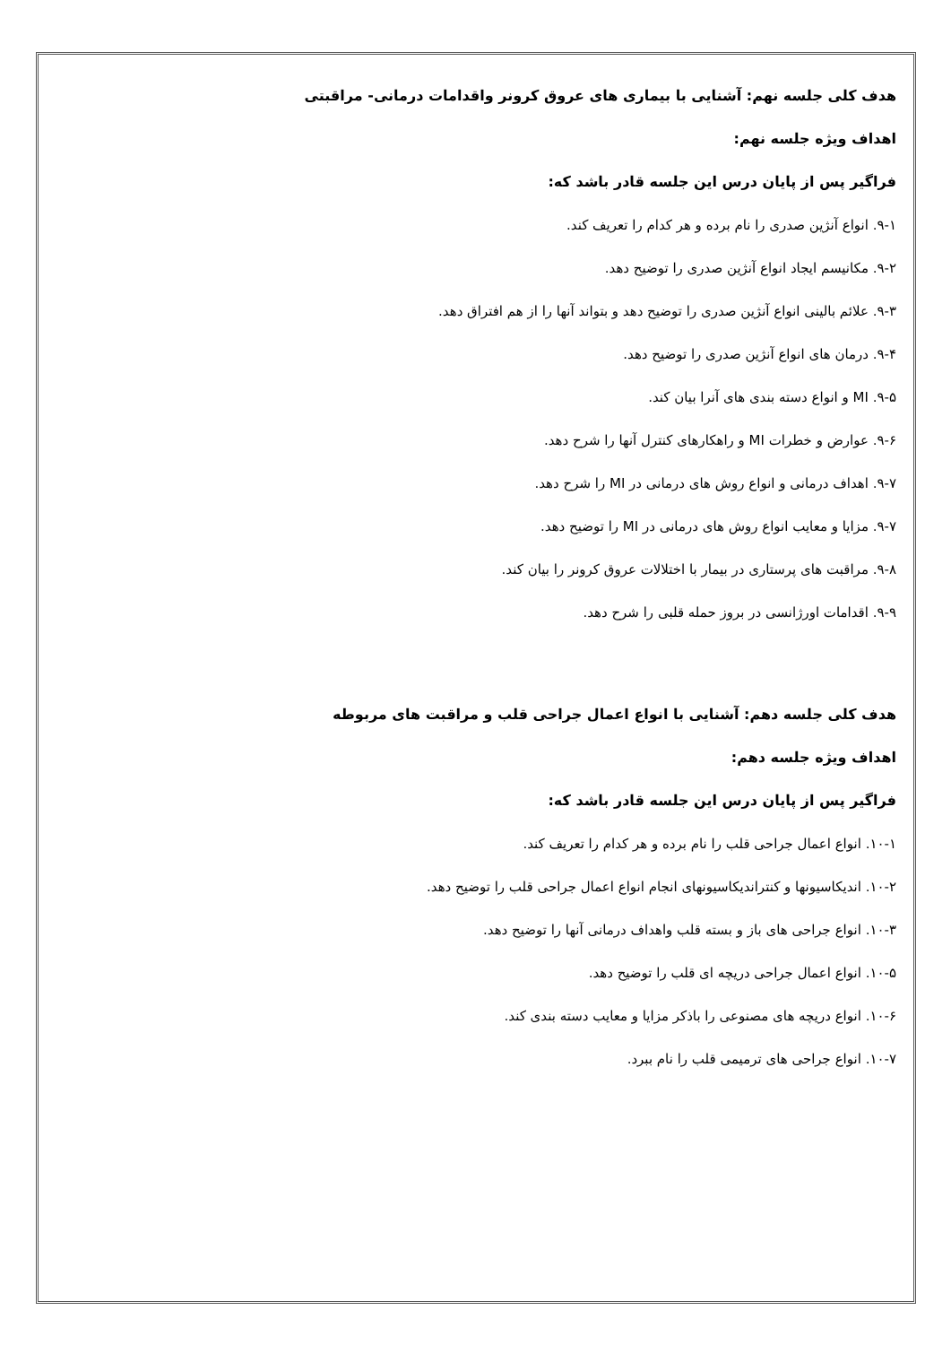هدف کلی جلسه نهم: آشنایی با بیماری های عروق کرونر واقدامات درمانی- مراقبتی
اهداف ویژه جلسه نهم:
فراگیر پس از پایان درس این جلسه قادر باشد که:
۹-۱. انواع آنژین صدری را نام برده و هر کدام را تعریف کند.
۹-۲. مکانیسم ایجاد انواع آنژین صدری را توضیح دهد.
۹-۳. علائم بالینی انواع آنژین صدری را توضیح دهد و بتواند آنها را از هم افتراق دهد.
۹-۴. درمان های انواع آنژین صدری را توضیح دهد.
۹-۵. MI و انواع دسته بندی های آنرا بیان کند.
۹-۶. عوارض و خطرات MI و راهکارهای کنترل آنها را شرح دهد.
۹-۷. اهداف درمانی و انواع روش های درمانی در MI را شرح دهد.
۹-۷. مزایا و معایب انواع روش های درمانی در MI را توضیح دهد.
۹-۸. مراقبت های پرستاری در بیمار با اختلالات عروق کرونر را بیان کند.
۹-۹. اقدامات اورژانسی در بروز حمله قلبی را شرح دهد.
هدف کلی جلسه دهم: آشنایی با انواع اعمال جراحی قلب و مراقبت های مربوطه
اهداف ویژه جلسه دهم:
فراگیر پس از پایان درس این جلسه قادر باشد که:
۱۰-۱. انواع اعمال جراحی قلب را نام برده و هر کدام را تعریف کند.
۱۰-۲. اندیکاسیونها و کنتراندیکاسیونهای انجام انواع اعمال جراحی قلب را توضیح دهد.
۱۰-۳. انواع جراحی های باز و بسته قلب واهداف درمانی آنها را توضیح دهد.
۱۰-۵. انواع اعمال جراحی دریچه ای قلب را توضیح دهد.
۱۰-۶. انواع دریچه های مصنوعی را باذکر مزایا و معایب دسته بندی کند.
۱۰-۷. انواع جراحی های ترمیمی قلب را نام ببرد.